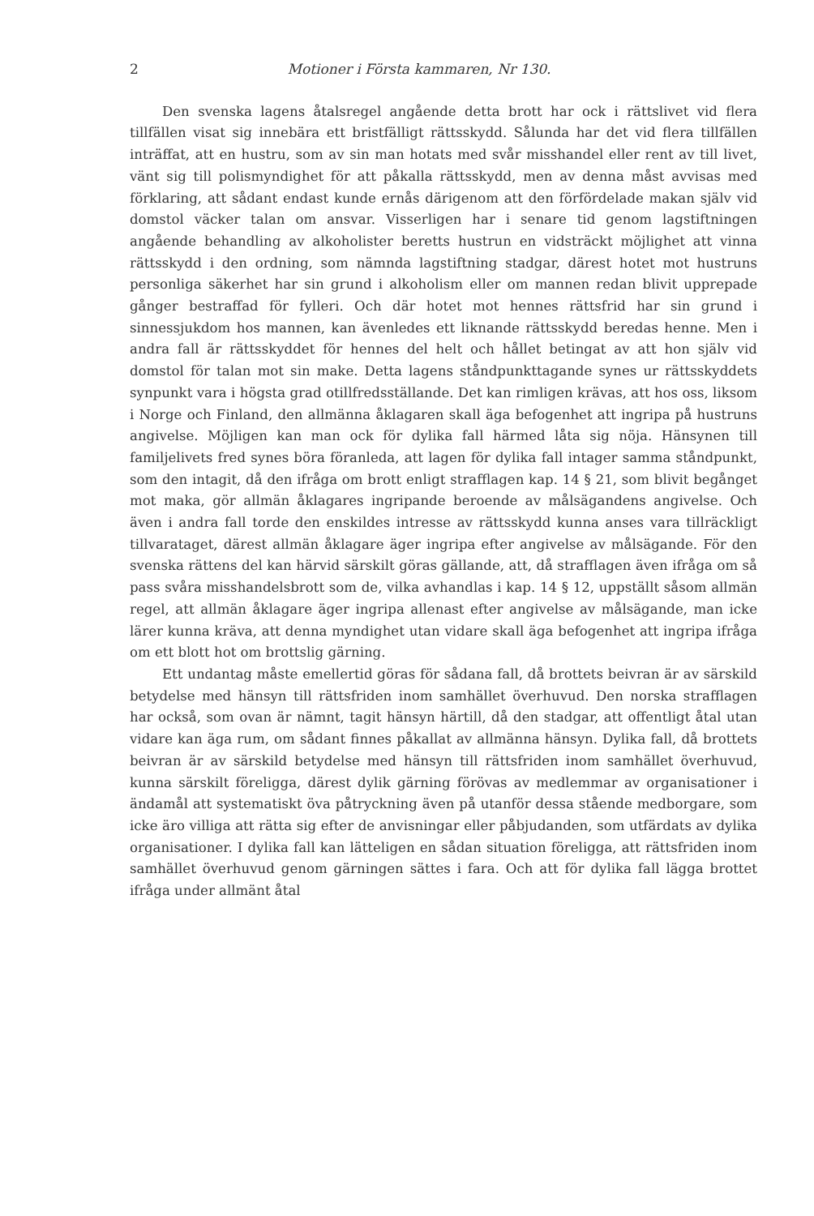2 Motioner i Första kammaren, Nr 130.
Den svenska lagens åtalsregel angående detta brott har ock i rättslivet vid flera tillfällen visat sig innebära ett bristfälligt rättsskydd. Sålunda har det vid flera tillfällen inträffat, att en hustru, som av sin man hotats med svår misshandel eller rent av till livet, vänt sig till polismyndighet för att påkalla rättsskydd, men av denna måst avvisas med förklaring, att sådant endast kunde ernås därigenom att den förfördelade makan själv vid domstol väcker talan om ansvar. Visserligen har i senare tid genom lagstiftningen angående behandling av alkoholister beretts hustrun en vidsträckt möjlighet att vinna rättsskydd i den ordning, som nämnda lagstiftning stadgar, därest hotet mot hustruns personliga säkerhet har sin grund i alkoholism eller om mannen redan blivit upprepade gånger bestraffad för fylleri. Och där hotet mot hennes rättsfrid har sin grund i sinnessjukdom hos mannen, kan ävenledes ett liknande rättsskydd beredas henne. Men i andra fall är rättsskyddet för hennes del helt och hållet betingat av att hon själv vid domstol för talan mot sin make. Detta lagens ståndpunkttagande synes ur rättsskyddets synpunkt vara i högsta grad otillfredsställande. Det kan rimligen krävas, att hos oss, liksom i Norge och Finland, den allmänna åklagaren skall äga befogenhet att ingripa på hustruns angivelse. Möjligen kan man ock för dylika fall härmed låta sig nöja. Hänsynen till familjelivets fred synes böra föranleda, att lagen för dylika fall intager samma ståndpunkt, som den intagit, då den ifråga om brott enligt strafflagen kap. 14 § 21, som blivit begånget mot maka, gör allmän åklagares ingripande beroende av målsägandens angivelse. Och även i andra fall torde den enskildes intresse av rättsskydd kunna anses vara tillräckligt tillvarataget, därest allmän åklagare äger ingripa efter angivelse av målsägande. För den svenska rättens del kan härvid särskilt göras gällande, att, då strafflagen även ifråga om så pass svåra misshandelsbrott som de, vilka avhandlas i kap. 14 § 12, uppställt såsom allmän regel, att allmän åklagare äger ingripa allenast efter angivelse av målsägande, man icke lärer kunna kräva, att denna myndighet utan vidare skall äga befogenhet att ingripa ifråga om ett blott hot om brottslig gärning.
Ett undantag måste emellertid göras för sådana fall, då brottets beivran är av särskild betydelse med hänsyn till rättsfriden inom samhället överhuvud. Den norska strafflagen har också, som ovan är nämnt, tagit hänsyn härtill, då den stadgar, att offentligt åtal utan vidare kan äga rum, om sådant finnes påkallat av allmänna hänsyn. Dylika fall, då brottets beivran är av särskild betydelse med hänsyn till rättsfriden inom samhället överhuvud, kunna särskilt föreligga, därest dylik gärning förövas av medlemmar av organisationer i ändamål att systematiskt öva påtryckning även på utanför dessa stående medborgare, som icke äro villiga att rätta sig efter de anvisningar eller påbjudanden, som utfärdats av dylika organisationer. I dylika fall kan lätteligen en sådan situation föreligga, att rättsfriden inom samhället överhuvud genom gärningen sättes i fara. Och att för dylika fall lägga brottet ifråga under allmänt åtal